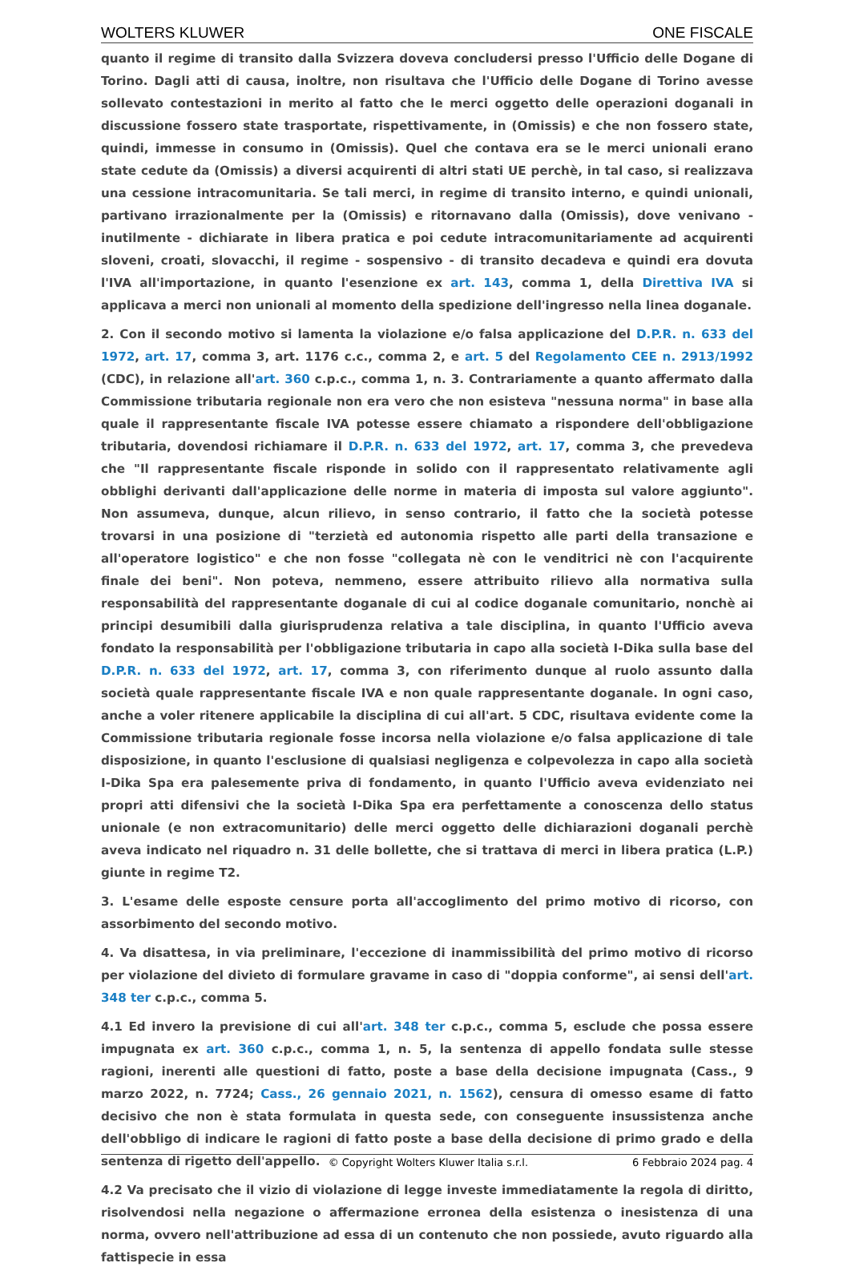WOLTERS KLUWER ONE FISCALE
quanto il regime di transito dalla Svizzera doveva concludersi presso l'Ufficio delle Dogane di Torino. Dagli atti di causa, inoltre, non risultava che l'Ufficio delle Dogane di Torino avesse sollevato contestazioni in merito al fatto che le merci oggetto delle operazioni doganali in discussione fossero state trasportate, rispettivamente, in (Omissis) e che non fossero state, quindi, immesse in consumo in (Omissis). Quel che contava era se le merci unionali erano state cedute da (Omissis) a diversi acquirenti di altri stati UE perchè, in tal caso, si realizzava una cessione intracomunitaria. Se tali merci, in regime di transito interno, e quindi unionali, partivano irrazionalmente per la (Omissis) e ritornavano dalla (Omissis), dove venivano - inutilmente - dichiarate in libera pratica e poi cedute intracomunitariamente ad acquirenti sloveni, croati, slovacchi, il regime - sospensivo - di transito decadeva e quindi era dovuta l'IVA all'importazione, in quanto l'esenzione ex art. 143, comma 1, della Direttiva IVA si applicava a merci non unionali al momento della spedizione dell'ingresso nella linea doganale.
2. Con il secondo motivo si lamenta la violazione e/o falsa applicazione del D.P.R. n. 633 del 1972, art. 17, comma 3, art. 1176 c.c., comma 2, e art. 5 del Regolamento CEE n. 2913/1992 (CDC), in relazione all'art. 360 c.p.c., comma 1, n. 3. Contrariamente a quanto affermato dalla Commissione tributaria regionale non era vero che non esisteva "nessuna norma" in base alla quale il rappresentante fiscale IVA potesse essere chiamato a rispondere dell'obbligazione tributaria, dovendosi richiamare il D.P.R. n. 633 del 1972, art. 17, comma 3, che prevedeva che "Il rappresentante fiscale risponde in solido con il rappresentato relativamente agli obblighi derivanti dall'applicazione delle norme in materia di imposta sul valore aggiunto". Non assumeva, dunque, alcun rilievo, in senso contrario, il fatto che la società potesse trovarsi in una posizione di "terzietà ed autonomia rispetto alle parti della transazione e all'operatore logistico" e che non fosse "collegata nè con le venditrici nè con l'acquirente finale dei beni". Non poteva, nemmeno, essere attribuito rilievo alla normativa sulla responsabilità del rappresentante doganale di cui al codice doganale comunitario, nonchè ai principi desumibili dalla giurisprudenza relativa a tale disciplina, in quanto l'Ufficio aveva fondato la responsabilità per l'obbligazione tributaria in capo alla società I-Dika sulla base del D.P.R. n. 633 del 1972, art. 17, comma 3, con riferimento dunque al ruolo assunto dalla società quale rappresentante fiscale IVA e non quale rappresentante doganale. In ogni caso, anche a voler ritenere applicabile la disciplina di cui all'art. 5 CDC, risultava evidente come la Commissione tributaria regionale fosse incorsa nella violazione e/o falsa applicazione di tale disposizione, in quanto l'esclusione di qualsiasi negligenza e colpevolezza in capo alla società I-Dika Spa era palesemente priva di fondamento, in quanto l'Ufficio aveva evidenziato nei propri atti difensivi che la società I-Dika Spa era perfettamente a conoscenza dello status unionale (e non extracomunitario) delle merci oggetto delle dichiarazioni doganali perchè aveva indicato nel riquadro n. 31 delle bollette, che si trattava di merci in libera pratica (L.P.) giunte in regime T2.
3. L'esame delle esposte censure porta all'accoglimento del primo motivo di ricorso, con assorbimento del secondo motivo.
4. Va disattesa, in via preliminare, l'eccezione di inammissibilità del primo motivo di ricorso per violazione del divieto di formulare gravame in caso di "doppia conforme", ai sensi dell'art. 348 ter c.p.c., comma 5.
4.1 Ed invero la previsione di cui all'art. 348 ter c.p.c., comma 5, esclude che possa essere impugnata ex art. 360 c.p.c., comma 1, n. 5, la sentenza di appello fondata sulle stesse ragioni, inerenti alle questioni di fatto, poste a base della decisione impugnata (Cass., 9 marzo 2022, n. 7724; Cass., 26 gennaio 2021, n. 1562), censura di omesso esame di fatto decisivo che non è stata formulata in questa sede, con conseguente insussistenza anche dell'obbligo di indicare le ragioni di fatto poste a base della decisione di primo grado e della sentenza di rigetto dell'appello.
4.2 Va precisato che il vizio di violazione di legge investe immediatamente la regola di diritto, risolvendosi nella negazione o affermazione erronea della esistenza o inesistenza di una norma, ovvero nell'attribuzione ad essa di un contenuto che non possiede, avuto riguardo alla fattispecie in essa
© Copyright Wolters Kluwer Italia s.r.l. 6 Febbraio 2024 pag. 4